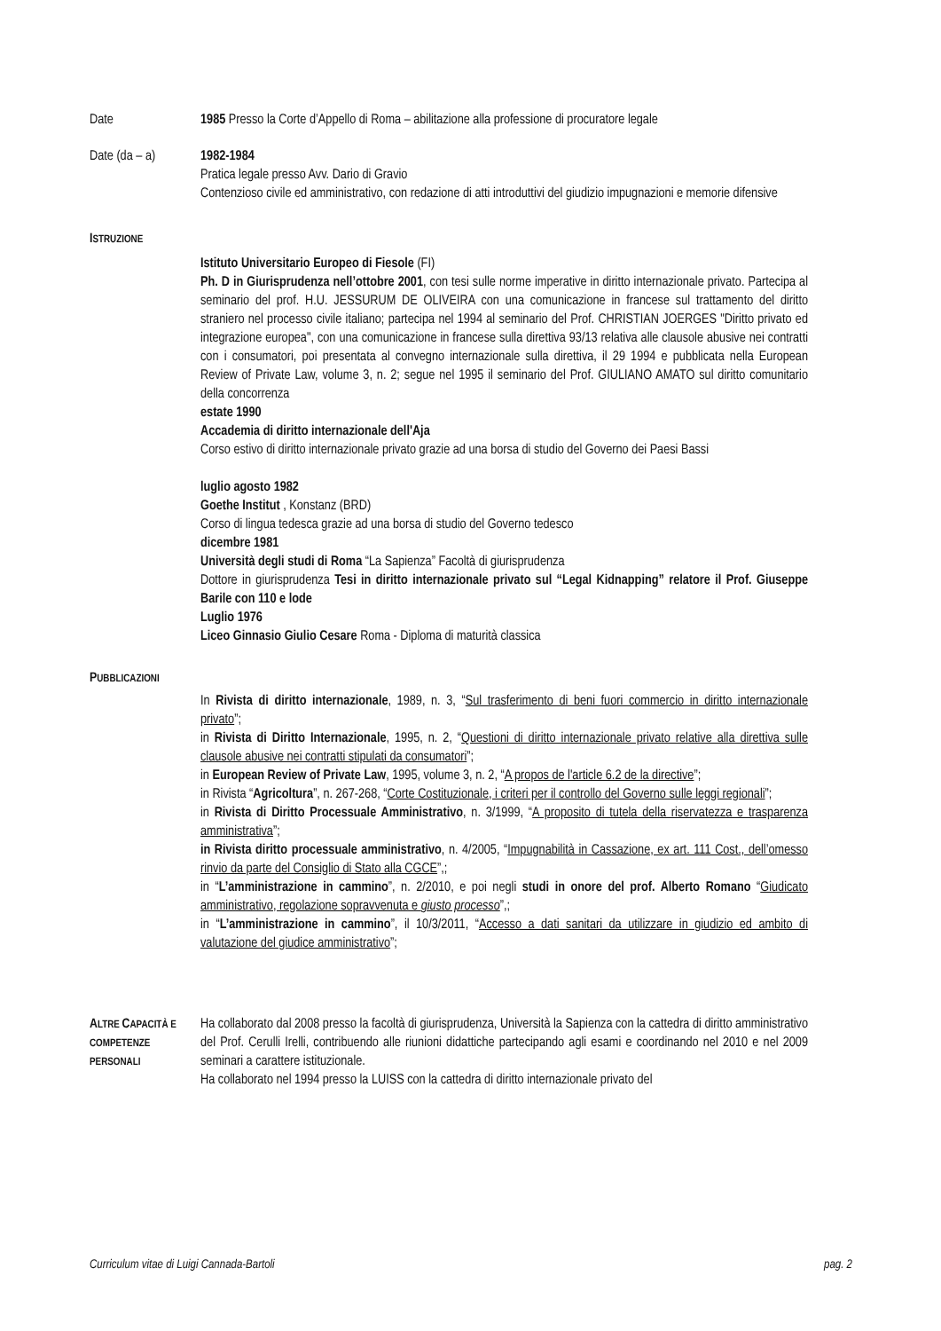Date 1985 Presso la Corte d’Appello di Roma – abilitazione alla professione di procuratore legale
Date (da – a) 1982-1984
Pratica legale presso Avv. Dario di Gravio
Contenzioso civile ed amministrativo, con redazione di atti introduttivi del giudizio impugnazioni e memorie difensive
ISTRUZIONE
Istituto Universitario Europeo di Fiesole (FI)
Ph. D in Giurisprudenza nell’ottobre 2001, con tesi sulle norme imperative in diritto internazionale privato. Partecipa al seminario del prof. H.U. JESSURUM DE OLIVEIRA con una comunicazione in francese sul trattamento del diritto straniero nel processo civile italiano; partecipa nel 1994 al seminario del Prof. CHRISTIAN JOERGES "Diritto privato ed integrazione europea", con una comunicazione in francese sulla direttiva 93/13 relativa alle clausole abusive nei contratti con i consumatori, poi presentata al convegno internazionale sulla direttiva, il 29 1994 e pubblicata nella European Review of Private Law, volume 3, n. 2; segue nel 1995 il seminario del Prof. GIULIANO AMATO sul diritto comunitario della concorrenza
estate 1990
Accademia di diritto internazionale dell'Aja
Corso estivo di diritto internazionale privato grazie ad una borsa di studio del Governo dei Paesi Bassi
luglio agosto 1982
Goethe Institut , Konstanz (BRD)
Corso di lingua tedesca grazie ad una borsa di studio del Governo tedesco
dicembre 1981
Università degli studi di Roma “La Sapienza” Facoltà di giurisprudenza
Dottore in giurisprudenza Tesi in diritto internazionale privato sul “Legal Kidnapping” relatore il Prof. Giuseppe Barile con 110 e lode
Luglio 1976
Liceo Ginnasio Giulio Cesare Roma - Diploma di maturità classica
PUBBLICAZIONI
In Rivista di diritto internazionale, 1989, n. 3, “Sul trasferimento di beni fuori commercio in diritto internazionale privato”;
in Rivista di Diritto Internazionale, 1995, n. 2, “Questioni di diritto internazionale privato relative alla direttiva sulle clausole abusive nei contratti stipulati da consumatori”;
in European Review of Private Law, 1995, volume 3, n. 2, “A propos de l'article 6.2 de la directive”;
in Rivista “Agricoltura”, n. 267-268, “Corte Costituzionale, i criteri per il controllo del Governo sulle leggi regionali”;
in Rivista di Diritto Processuale Amministrativo, n. 3/1999, “A proposito di tutela della riservatezza e trasparenza amministrativa”;
in Rivista diritto processuale amministrativo, n. 4/2005, “Impugnabilità in Cassazione, ex art. 111 Cost., dell’omesso rinvio da parte del Consiglio di Stato alla CGCE”,;
in “L’amministrazione in cammino”, n. 2/2010, e poi negli studi in onore del prof. Alberto Romano “Giudicato amministrativo, regolazione sopravvenuta e giusto processo”,;
in “L’amministrazione in cammino”, il 10/3/2011, “Accesso a dati sanitari da utilizzare in giudizio ed ambito di valutazione del giudice amministrativo”;
ALTRE CAPACITÀ E COMPETENZE PERSONALI
Ha collaborato dal 2008 presso la facoltà di giurisprudenza, Università la Sapienza con la cattedra di diritto amministrativo del Prof. Cerulli Irelli, contribuendo alle riunioni didattiche partecipando agli esami e coordinando nel 2010 e nel 2009 seminari a carattere istituzionale.
Ha collaborato nel 1994 presso la LUISS con la cattedra di diritto internazionale privato del
Curriculum vitae di Luigi Cannada-Bartoli pag. 2